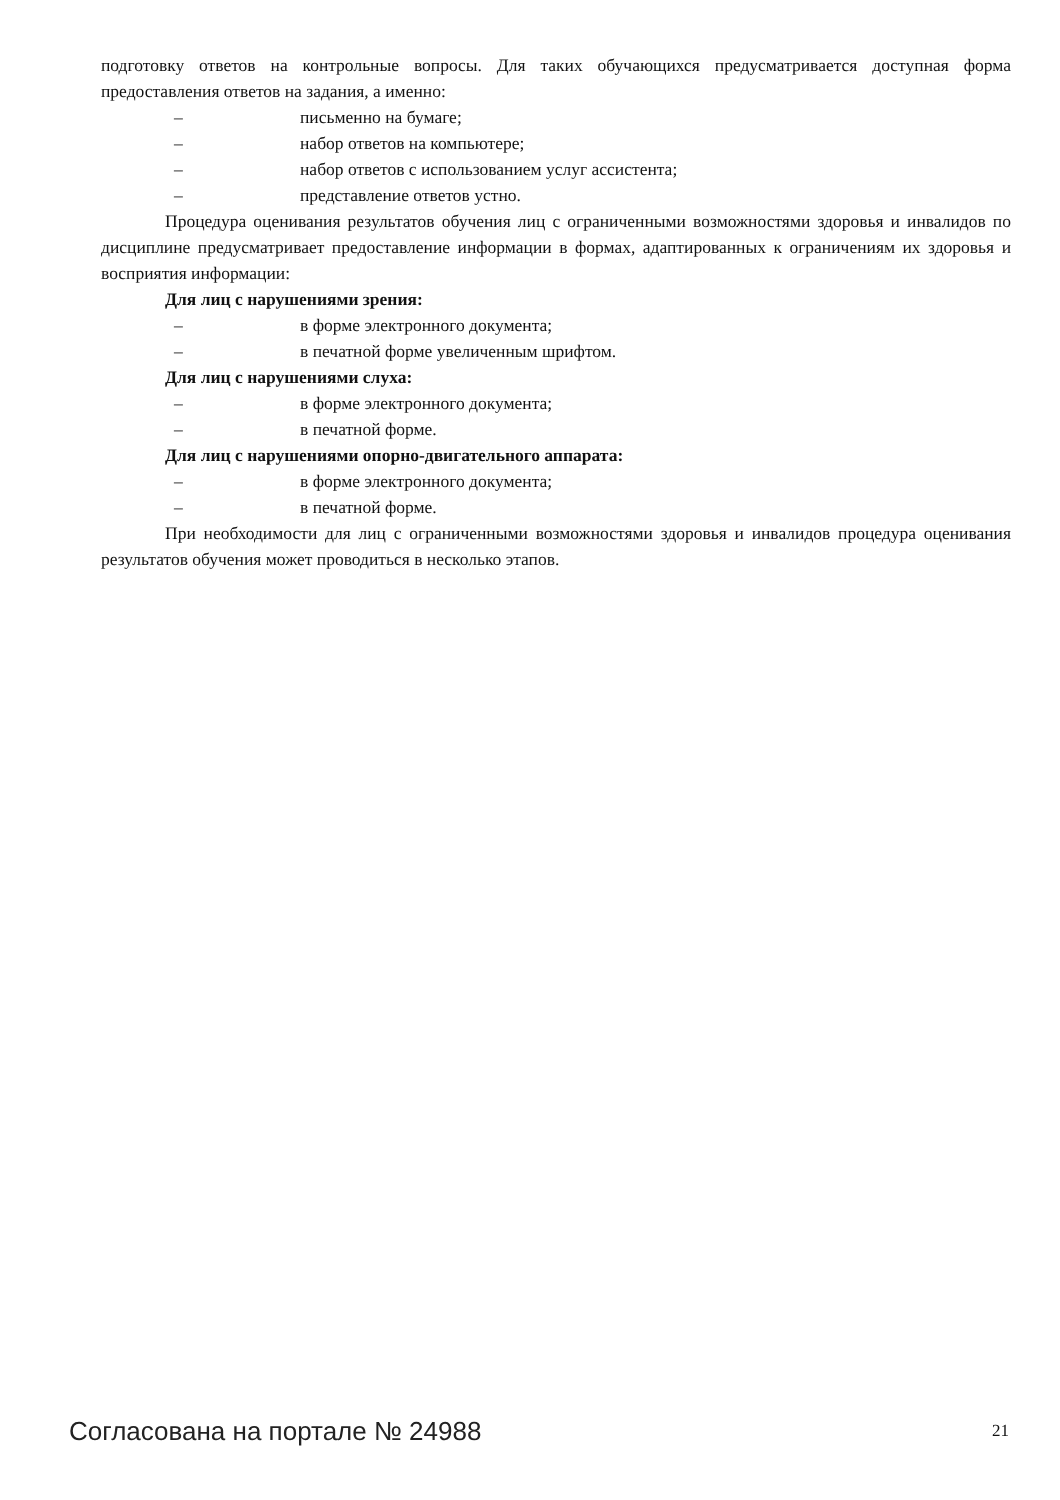подготовку ответов на контрольные вопросы. Для таких обучающихся предусматривается доступная форма предоставления ответов на задания, а именно:
– письменно на бумаге;
– набор ответов на компьютере;
– набор ответов с использованием услуг ассистента;
– представление ответов устно.
Процедура оценивания результатов обучения лиц с ограниченными возможностями здоровья и инвалидов по дисциплине предусматривает предоставление информации в формах, адаптированных к ограничениям их здоровья и восприятия информации:
Для лиц с нарушениями зрения:
– в форме электронного документа;
– в печатной форме увеличенным шрифтом.
Для лиц с нарушениями слуха:
– в форме электронного документа;
– в печатной форме.
Для лиц с нарушениями опорно-двигательного аппарата:
– в форме электронного документа;
– в печатной форме.
При необходимости для лиц с ограниченными возможностями здоровья и инвалидов процедура оценивания результатов обучения может проводиться в несколько этапов.
Согласована на портале № 24988 21